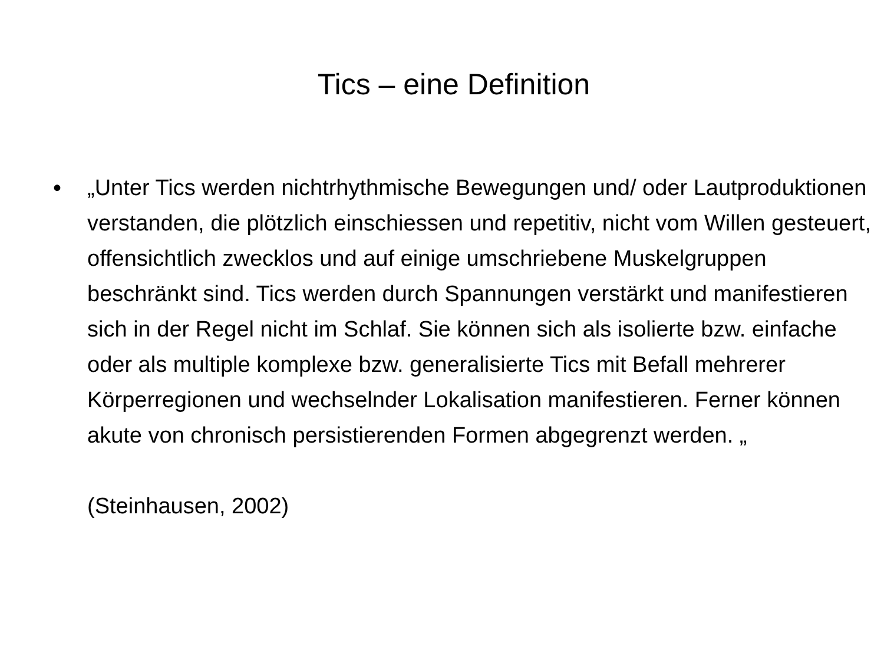Tics – eine Definition
• „Unter Tics werden nichtrhythmische Bewegungen und/ oder Lautproduktionen verstanden, die plötzlich einschiessen und repetitiv, nicht vom Willen gesteuert, offensichtlich zwecklos und auf einige umschriebene Muskelgruppen beschränkt sind. Tics werden durch Spannungen verstärkt und manifestieren sich in der Regel nicht im Schlaf. Sie können sich als isolierte bzw. einfache oder als multiple komplexe bzw. generalisierte Tics mit Befall mehrerer Körperregionen und wechselnder Lokalisation manifestieren. Ferner können akute von chronisch persistierenden Formen abgegrenzt werden. „
(Steinhausen, 2002)